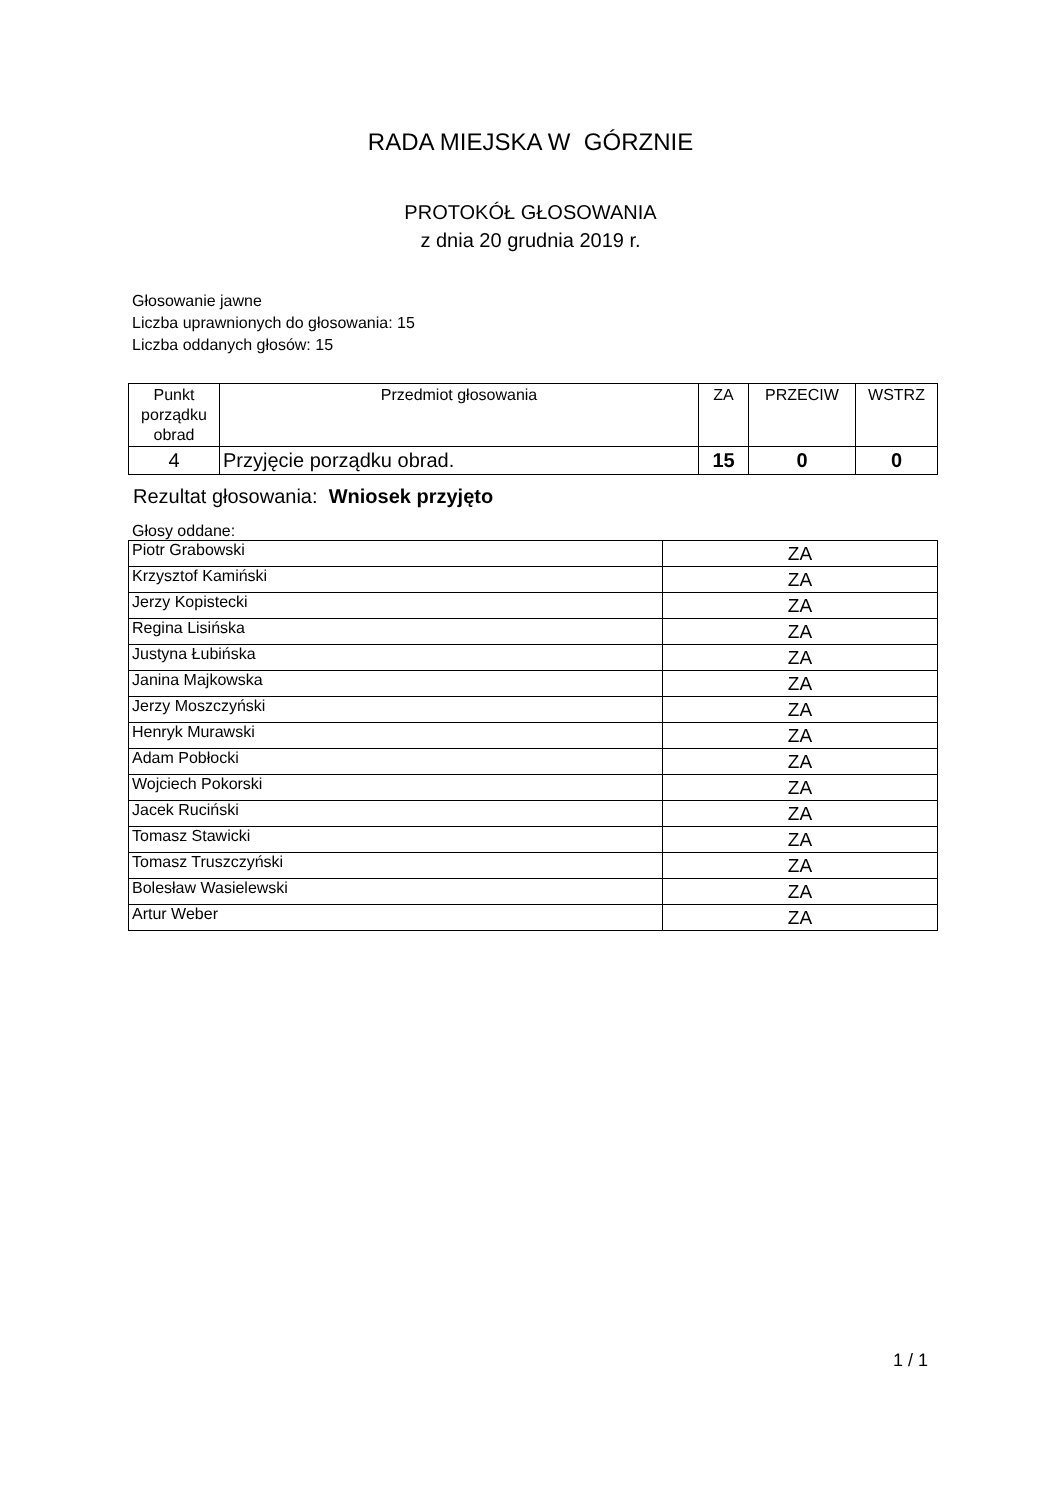RADA MIEJSKA W GÓRZNIE
PROTOKÓŁ GŁOSOWANIA
z dnia 20 grudnia 2019 r.
Głosowanie jawne
Liczba uprawnionych do głosowania: 15
Liczba oddanych głosów: 15
| Punkt porządku obrad | Przedmiot głosowania | ZA | PRZECIW | WSTRZ |
| --- | --- | --- | --- | --- |
| 4 | Przyjęcie porządku obrad. | 15 | 0 | 0 |
Rezultat głosowania: Wniosek przyjęto
Głosy oddane:
| Piotr Grabowski | ZA |
| Krzysztof Kamiński | ZA |
| Jerzy Kopistecki | ZA |
| Regina Lisińska | ZA |
| Justyna Łubińska | ZA |
| Janina Majkowska | ZA |
| Jerzy Moszczyński | ZA |
| Henryk Murawski | ZA |
| Adam Pobłocki | ZA |
| Wojciech Pokorski | ZA |
| Jacek Ruciński | ZA |
| Tomasz Stawicki | ZA |
| Tomasz Truszczyński | ZA |
| Bolesław Wasielewski | ZA |
| Artur Weber | ZA |
1 / 1